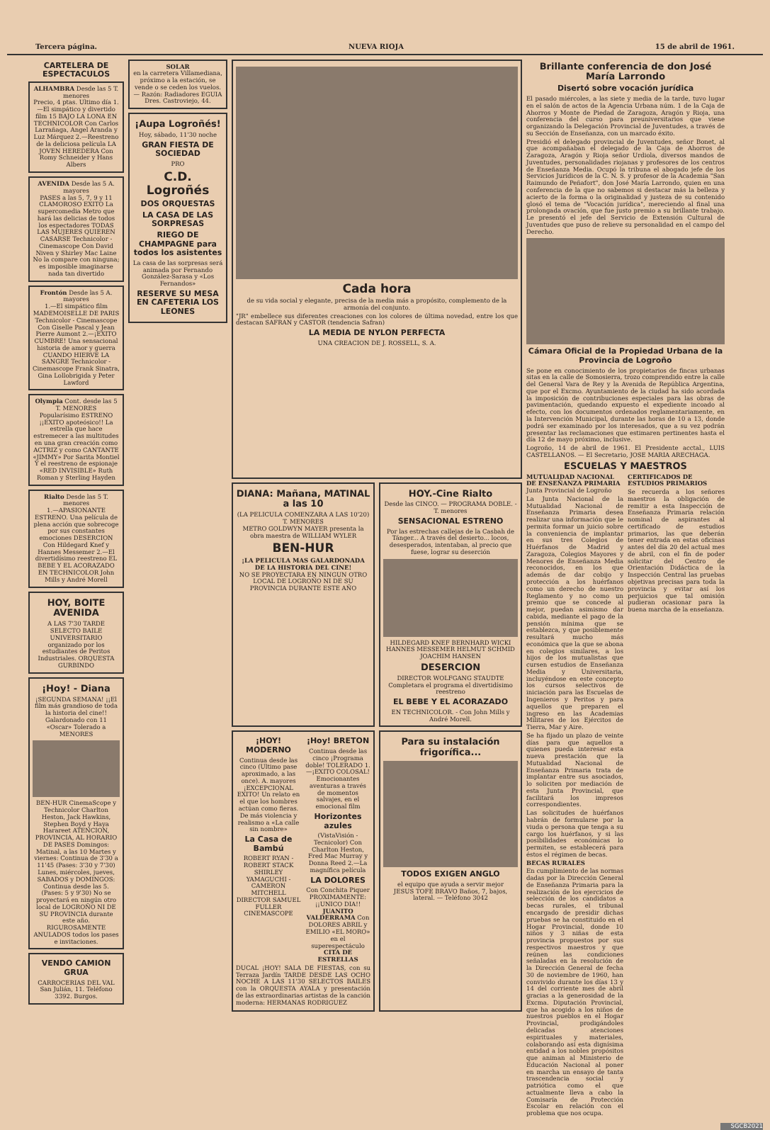Tercera página. NUEVA RIOJA 15 de abril de 1961.
CARTELERA DE ESPECTACULOS
ALHAMBRA Desde las 5 T. menores
Precio, 4 ptas. Ultimo día 1.—El simpático y divertido film 15 BAJO LA LONA EN TECHNICOLOR Con Carlos Larrañaga, Angel Aranda y Luz Márquez 2.—Reestreno de la deliciosa película LA JOVEN HEREDERA Con Romy Schneider y Hans Albers
AVENIDA Desde las 5 A. mayores
PASES a las 5, 7, 9 y 11 CLAMOROSO EXITO La supercomedia Metro que hará las delicias de todos los espectadores TODAS LAS MUJERES QUIEREN CASARSE Technicolor - Cinemascope Con David Niven y Shirley Mac Laine No la compare con ninguna; es imposible imaginarse nada tan divertido
Frontón Desde las 5 A. mayores
1.—El simpático film MADEMOISELLE DE PARIS Technicolor - Cinemascope Con Giselle Pascal y Jean Pierre Aumont 2.—¡EXITO CUMBRE! Una sensacional historia de amor y guerra CUANDO HIERVE LA SANGRE Technicolor - Cinemascope Frank Sinatra, Gina Lollobrigida y Peter Lawford
Olympia Cont. desde las 5 T. MENORES
Popularísimo ESTRENO ¡¡EXITO apoteósico!! La estrella que hace estremecer a las multitudes en una gran creación como ACTRIZ y como CANTANTE «JIMMY» Por Sarita Montiel Y el reestreno de espionaje «RED INVISIBLE» Ruth Roman y Sterling Hayden
Rialto Desde las 5 T. menores
1.—APASIONANTE ESTRENO. Una película de plena acción que sobrecoge por sus constantes emociones DESERCION Con Hildegard Knef y Hannes Messemer 2.—El divertidísimo reestreno EL BEBE Y EL ACORAZADO EN TECHNICOLOR John Mills y André Morell
HOY, BOITE AVENIDA
A LAS 7'30 TARDE SELECTO BAILE UNIVERSITARIO organizado por los estudiantes de Peritos Industriales. ORQUESTA GURBINDO
¡Hoy! - Diana
¡SEGUNDA SEMANA! ¡¡El film más grandioso de toda la historia del cine!! Galardonado con 11 «Oscar» Tolerado a MENORES
BEN-HUR CinemaScope y Technicolor Charlton Heston, Jack Hawkins, Stephen Boyd y Haya Harareet ATENCION, PROVINCIA, AL HORARIO DE PASES Domingos: Matinal, a las 10 Martes y viernes: Continua de 3'30 a 11'45 (Pases: 3'30 y 7'30) Lunes, miércoles, jueves, SABADOS y DOMINGOS: Continua desde las 5. (Pases: 5 y 9'30) No se proyectará en ningún otro local de LOGROÑO NI DE SU PROVINCIA durante este año. RIGUROSAMENTE ANULADOS todos los pases e invitaciones.
VENDO CAMION GRUA
CARROCERIAS DEL VAL San Julián, 11. Teléfono 3392. Burgos.
SOLAR
en la carretera Villamediana, próximo a la estación, se vende o se ceden los vuelos. — Razón: Radiadores EGUIA Dres. Castroviejo, 44.
¡Aupa Logroñés!
Hoy, sábado, 11'30 noche
GRAN FIESTA DE SOCIEDAD
PRO
C.D. Logroñés
DOS ORQUESTAS
LA CASA DE LAS SORPRESAS
RIEGO DE CHAMPAGNE para todos los asistentes
La casa de las sorpresas será animada por Fernando González-Sarasa y «Los Fernandos»
RESERVE SU MESA EN CAFETERIA LOS LEONES
Cada hora
de su vida social y elegante, precisa de la media más a propósito, complemento de la armonía del conjunto.
"JR" embellece sus diferentes creaciones con los colores de última novedad, entre los que destacan SAFRAN y CASTOR (tendencia Safran)
LA MEDIA DE NYLON PERFECTA
UNA CREACION DE J. ROSSELL, S. A.
DIANA: Mañana, MATINAL a las 10
(LA PELICULA COMENZARA A LAS 10'20) T. MENORES
METRO GOLDWYN MAYER presenta la obra maestra de WILLIAM WYLER
BEN-HUR
¡LA PELICULA MAS GALARDONADA DE LA HISTORIA DEL CINE!
NO SE PROYECTARA EN NINGUN OTRO LOCAL DE LOGROÑO NI DE SU PROVINCIA DURANTE ESTE AÑO
HOY.-Cine Rialto
Desde las CINCO. — PROGRAMA DOBLE. - T. menores
SENSACIONAL ESTRENO
Por las estrechas callejas de la Casbah de Tánger... A través del desierto... locos, desesperados, intentaban, al precio que fuese, lograr su deserción
HILDEGARD KNEF BERNHARD WICKI HANNES MESSEMER HELMUT SCHMID JOACHIM HANSEN
DESERCION
DIRECTOR WOLFGANG STAUDTE
Completara el programa el divertidísimo reestreno
EL BEBE Y EL ACORAZADO
EN TECHNICOLOR. - Con John Mills y André Morell.
¡HOY! MODERNO
Continua desde las cinco (Ultimo pase aproximado, a las once). A. mayores ¡EXCEPCIONAL EXITO! Un relato en el que los hombres actúan como fieras. De más violencia y realismo a «La calle sin nombre»
La Casa de Bambú
ROBERT RYAN - ROBERT STACK SHIRLEY YAMAGUCHI - CAMERON MITCHELL DIRECTOR SAMUEL FULLER CINEMASCOPE
¡Hoy! BRETON
Continua desde las cinco ¡Programa doble! TOLERADO 1.—¡EXITO COLOSAL! Emocionantes aventuras a través de momentos salvajes, en el emocional film
Horizontes azules
(VistaVisión - Tecnicolor) Con Charlton Heston, Fred Mac Murray y Donna Reed 2.—La magnífica película
LA DOLORES
Con Conchita Piquer
PROXIMAMENTE: ¡¡UNICO DIA!! JUANITO VALDERRAMA Con DOLORES ABRIL y EMILIO «EL MORO» en el superespectáculo CITA DE ESTRELLAS
DUCAL ¡HOY! SALA DE FIESTAS, con su Terraza Jardín TARDE DESDE LAS OCHO NOCHE A LAS 11'30 SELECTOS BAILES con la ORQUESTA AYALA y presentación de las extraordinarias artistas de la canción moderna: HERMANAS RODRIGUEZ
Para su instalación frigorífica...
TODOS EXIGEN ANGLO
el equipo que ayuda a servir mejor
JESUS TOFE BRAVO Baños, 7, bajos, lateral. — Teléfono 3042
Brillante conferencia de don José María Larrondo
Disertó sobre vocación jurídica
El pasado miércoles, a las siete y media de la tarde, tuvo lugar en el salón de actos de la Agencia Urbana núm. 1 de la Caja de Ahorros y Monte de Piedad de Zaragoza, Aragón y Rioja, una conferencia del curso para preuniversitarios que viene organizando la Delegación Provincial de Juventudes, a través de su Sección de Enseñanza, con un marcado éxito.
Presidió el delegado provincial de Juventudes, señor Bonet, al que acompañaban el delegado de la Caja de Ahorros de Zaragoza, Aragón y Rioja señor Urdiola, diversos mandos de Juventudes, personalidades riojanas y profesores de los centros de Enseñanza Media. Ocupó la tribuna el abogado jefe de los Servicios Jurídicos de la C. N. S. y profesor de la Academia "San Raimundo de Peñafort", don José María Larrondo, quien en una conferencia de la que no sabemos si destacar más la belleza y acierto de la forma o la originalidad y justeza de su contenido glosó el tema de "Vocación jurídica", mereciendo al final una prolongada ovación, que fue justo premio a su brillante trabajo. Le presentó el jefe del Servicio de Extensión Cultural de Juventudes que puso de relieve su personalidad en el campo del Derecho.
Cámara Oficial de la Propiedad Urbana de la Provincia de Logroño
Se pone en conocimiento de los propietarios de fincas urbanas sitas en la calle de Somosierra, trozo comprendido entre la calle del General Vara de Rey y la Avenida de República Argentina, que por el Excmo. Ayuntamiento de la ciudad ha sido acordada la imposición de contribuciones especiales para las obras de pavimentación, quedando expuesto el expediente incoado al efecto, con los documentos ordenados reglamentariamente, en la Intervención Municipal, durante las horas de 10 a 13, donde podrá ser examinado por los interesados, que a su vez podrán presentar las reclamaciones que estimaren pertinentes hasta el día 12 de mayo próximo, inclusive.
Logroño, 14 de abril de 1961. El Presidente acctal., LUIS CASTELLANOS. — El Secretario, JOSE MARIA ARECHAGA.
ESCUELAS Y MAESTROS
MUTUALIDAD NACIONAL DE ENSEÑANZA PRIMARIA Junta Provincial de Logroño
La Junta Nacional de la Mutualidad Nacional de Enseñanza Primaria desea realizar una información que le permita formar un juicio sobre la conveniencia de implantar en sus tres Colegios de Huérfanos de Madrid y Zaragoza, Colegios Mayores y Menores de Enseñanza Media reconocidos, en los que además de dar cobijo y protección a los huérfanos como un derecho de nuestro Reglamento y no como un premio que se concede al mejor, puedan asimismo dar cabida, mediante el pago de la pensión mínima que se establezca, y que posiblemente resultará mucho más económica que la que se abona en colegios similares, a los hijos de los mutualistas que cursen estudios de Enseñanza Media y Universitaria, incluyéndose en este concepto los cursos selectivos de iniciación para las Escuelas de Ingenieros y Peritos y para aquellos que preparen el ingreso en las Academias Militares de los Ejércitos de Tierra, Mar y Aire.
Se ha fijado un plazo de veinte días para que aquellos a quienes pueda interesar esta nueva prestación que la Mutualidad Nacional de Enseñanza Primaria trata de implantar entre sus asociados, lo soliciten por mediación de esta Junta Provincial, que facilitará los impresos correspondientes.
Las solicitudes de huérfanos habrán de formularse por la viuda o persona que tenga a su cargo los huérfanos, y si las posibilidades económicas lo permiten, se establecerá para éstos el régimen de becas.
BECAS RURALES
En cumplimiento de las normas dadas por la Dirección General de Enseñanza Primaria para la realización de los ejercicios de selección de los candidatos a becas rurales, el tribunal encargado de presidir dichas pruebas se ha constituido en el Hogar Provincial, donde 10 niños y 3 niñas de esta provincia propuestos por sus respectivos maestros y que reúnen las condiciones señaladas en la resolución de la Dirección General de fecha 30 de noviembre de 1960, han convivido durante los días 13 y 14 del corriente mes de abril gracias a la generosidad de la Excma. Diputación Provincial, que ha acogido a los niños de nuestros pueblos en el Hogar Provincial, prodigándoles delicadas atenciones espirituales y materiales, colaborando así esta dignísima entidad a los nobles propósitos que animan al Ministerio de Educación Nacional al poner en marcha un ensayo de tanta trascendencia social y patriótica como el que actualmente lleva a cabo la Comisaría de Protección Escolar en relación con el problema que nos ocupa.
CERTIFICADOS DE ESTUDIOS PRIMARIOS
Se recuerda a los señores maestros la obligación de remitir a esta Inspección de Enseñanza Primaria relación nominal de aspirantes al certificado de estudios primarios, las que deberán tener entrada en estas oficinas antes del día 20 del actual mes de abril, con el fin de poder solicitar del Centro de Orientación Didáctica de la Inspección Central las pruebas objetivas precisas para toda la provincia y evitar así los perjuicios que tal omisión pudieran ocasionar para la buena marcha de la enseñanza.
SGCB2021